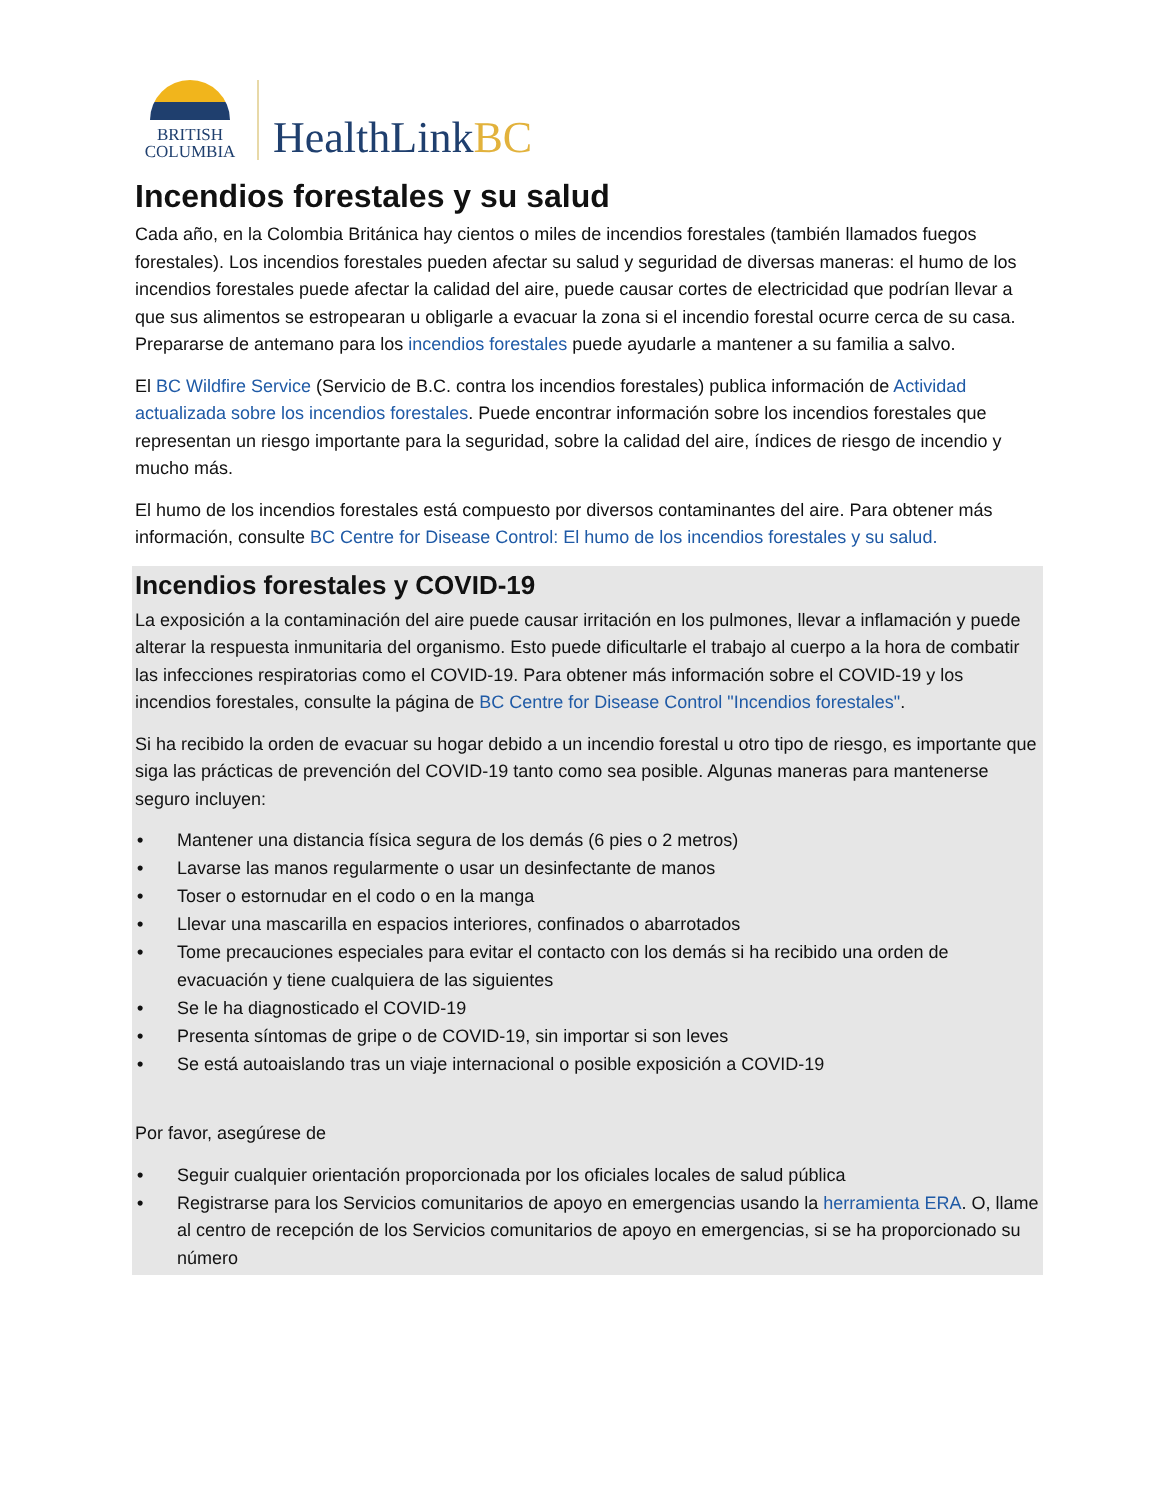BRITISH
COLUMBIA
HealthLinkBC
Incendios forestales y su salud
Cada año, en la Colombia Británica hay cientos o miles de incendios forestales (también llamados fuegos forestales). Los incendios forestales pueden afectar su salud y seguridad de diversas maneras: el humo de los incendios forestales puede afectar la calidad del aire, puede causar cortes de electricidad que podrían llevar a que sus alimentos se estropearan u obligarle a evacuar la zona si el incendio forestal ocurre cerca de su casa. Prepararse de antemano para los incendios forestales puede ayudarle a mantener a su familia a salvo.
El BC Wildfire Service (Servicio de B.C. contra los incendios forestales) publica información de Actividad actualizada sobre los incendios forestales. Puede encontrar información sobre los incendios forestales que representan un riesgo importante para la seguridad, sobre la calidad del aire, índices de riesgo de incendio y mucho más.
El humo de los incendios forestales está compuesto por diversos contaminantes del aire. Para obtener más información, consulte BC Centre for Disease Control: El humo de los incendios forestales y su salud.
Incendios forestales y COVID-19
La exposición a la contaminación del aire puede causar irritación en los pulmones, llevar a inflamación y puede alterar la respuesta inmunitaria del organismo. Esto puede dificultarle el trabajo al cuerpo a la hora de combatir las infecciones respiratorias como el COVID-19. Para obtener más información sobre el COVID-19 y los incendios forestales, consulte la página de BC Centre for Disease Control "Incendios forestales".
Si ha recibido la orden de evacuar su hogar debido a un incendio forestal u otro tipo de riesgo, es importante que siga las prácticas de prevención del COVID-19 tanto como sea posible. Algunas maneras para mantenerse seguro incluyen:
• Mantener una distancia física segura de los demás (6 pies o 2 metros)
• Lavarse las manos regularmente o usar un desinfectante de manos
• Toser o estornudar en el codo o en la manga
• Llevar una mascarilla en espacios interiores, confinados o abarrotados
• Tome precauciones especiales para evitar el contacto con los demás si ha recibido una orden de evacuación y tiene cualquiera de las siguientes
• Se le ha diagnosticado el COVID-19
• Presenta síntomas de gripe o de COVID-19, sin importar si son leves
• Se está autoaislando tras un viaje internacional o posible exposición a COVID-19
Por favor, asegúrese de
• Seguir cualquier orientación proporcionada por los oficiales locales de salud pública
• Registrarse para los Servicios comunitarios de apoyo en emergencias usando la herramienta ERA. O, llame al centro de recepción de los Servicios comunitarios de apoyo en emergencias, si se ha proporcionado su número